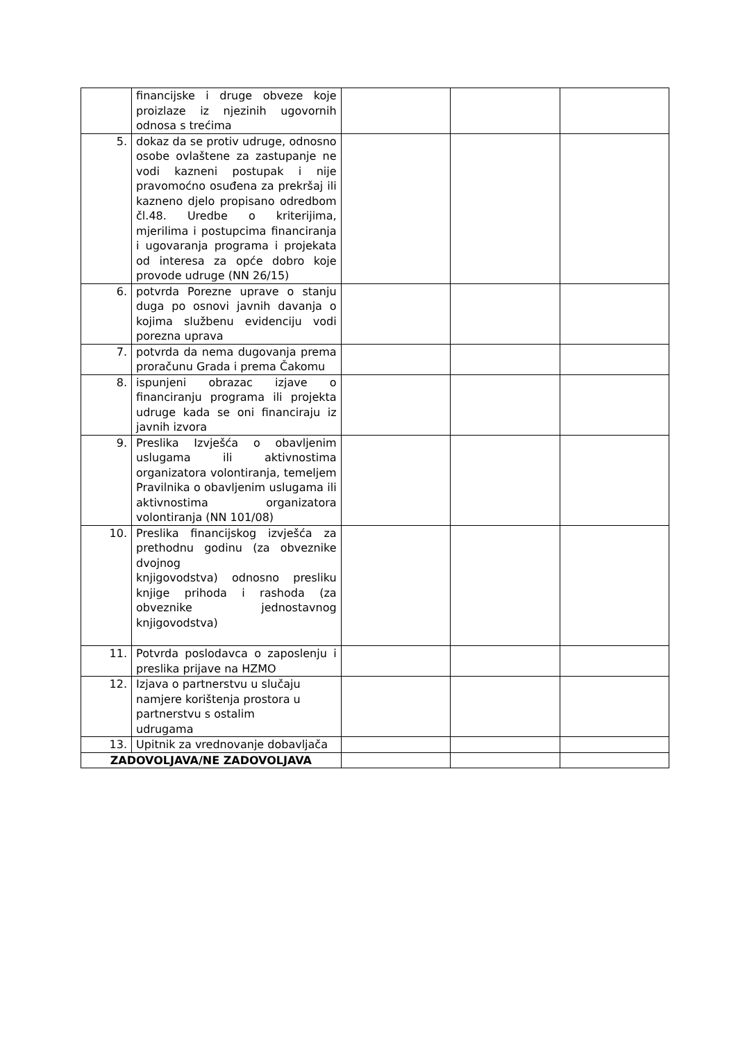| | financijske i druge obveze koje proizlaze iz njezinih ugovornih odnosa s trećima | | | |
| 5. | dokaz da se protiv udruge, odnosno osobe ovlaštene za zastupanje ne vodi kazneni postupak i nije pravomoćno osuđena za prekršaj ili kazneno djelo propisano odredbom čl.48. Uredbe o kriterijima, mjerilima i postupcima financiranja i ugovaranja programa i projekata od interesa za opće dobro koje provode udruge (NN 26/15) | | | |
| 6. | potvrda Porezne uprave o stanju duga po osnovi javnih davanja o kojima službenu evidenciju vodi porezna uprava | | | |
| 7. | potvrda da nema dugovanja prema proračunu Grada i prema Čakomu | | | |
| 8. | ispunjeni obrazac izjave o financiranju programa ili projekta udruge kada se oni financiraju iz javnih izvora | | | |
| 9. | Preslika Izvješća o obavljenim uslugama ili aktivnostima organizatora volontiranja, temeljem Pravilnika o obavljenim uslugama ili aktivnostima organizatora volontiranja (NN 101/08) | | | |
| 10. | Preslika financijskog izvješća za prethodnu godinu (za obveznike dvojnog knjigovodstva) odnosno presliku knjige prihoda i rashoda (za obveznike jednostavnog knjigovodstva) | | | |
| 11. | Potvrda poslodavca o zaposlenju i preslika prijave na HZMO | | | |
| 12. | Izjava o partnerstvu u slučaju namjere korištenja prostora u partnerstvu s ostalim udrugama | | | |
| 13. | Upitnik za vrednovanje dobavljača | | | |
| ZADOVOLJAVA/NE ZADOVOLJAVA | | | | |